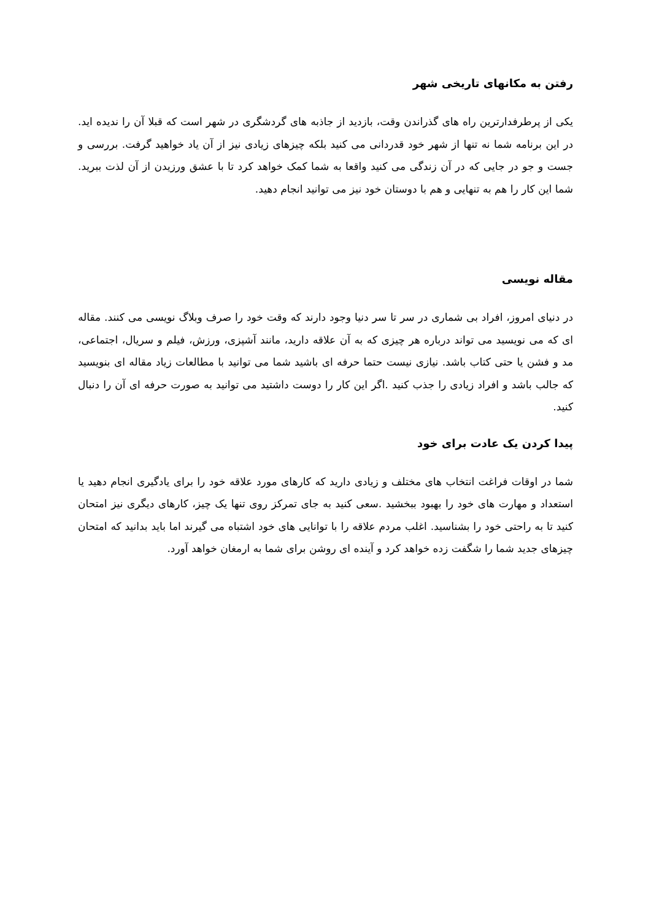رفتن به مکانهای تاریخی شهر
یکی از پرطرفدارترین راه های گذراندن وقت، بازدید از جاذبه های گردشگری در شهر است که قبلا آن را ندیده اید. در این برنامه شما نه تنها از شهر خود قدردانی می کنید بلکه چیزهای زیادی نیز از آن یاد خواهید گرفت. بررسی و جست و جو در جایی که در آن زندگی می کنید واقعا به شما کمک خواهد کرد تا با عشق ورزیدن از آن لذت ببرید. شما این کار را هم به تنهایی و هم با دوستان خود نیز می توانید انجام دهید.
مقاله نویسی
در دنیای امروز، افراد بی شماری در سر تا سر دنیا وجود دارند که وقت خود را صرف وبلاگ نویسی می کنند. مقاله ای که می نویسید می تواند درباره هر چیزی که به آن علاقه دارید، مانند آشپزی، ورزش، فیلم و سریال، اجتماعی، مد و فشن یا حتی کتاب باشد. نیازی نیست حتما حرفه ای باشید شما می توانید با مطالعات زیاد مقاله ای بنویسید که جالب باشد و افراد زیادی را جذب کنید .اگر این کار را دوست داشتید می توانید به صورت حرفه ای آن را دنبال کنید.
پیدا کردن یک عادت برای خود
شما در اوقات فراغت انتخاب های مختلف و زیادی دارید که کارهای مورد علاقه خود را برای یادگیری انجام دهید یا استعداد و مهارت های خود را بهبود ببخشید .سعی کنید به جای تمرکز روی تنها یک چیز، کارهای دیگری نیز امتحان کنید تا به راحتی خود را بشناسید. اغلب مردم علاقه را با توانایی های خود اشتباه می گیرند اما باید بدانید که امتحان چیزهای جدید شما را شگفت زده خواهد کرد و آینده ای روشن برای شما به ارمغان خواهد آورد.